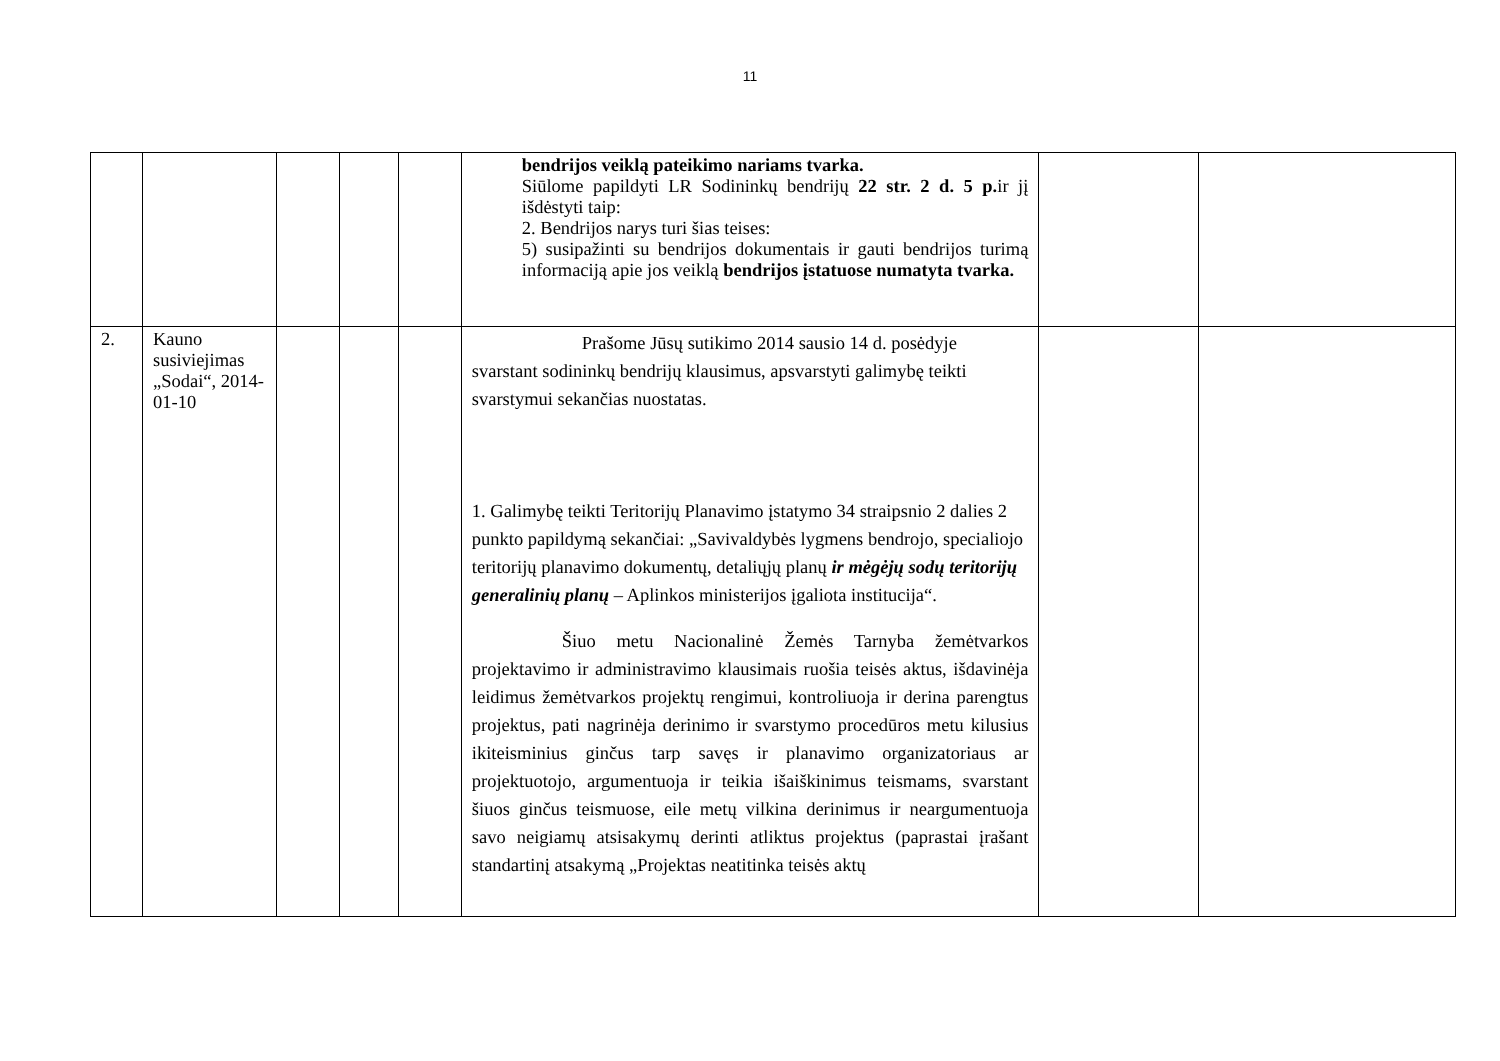11
| | | | | | bendrijos veiklą pateikimo nariams tvarka. Siūlome papildyti LR Sodininkų bendrijų 22 str. 2 d. 5 p. ir jį išdėstyti taip: 2. Bendrijos narys turi šias teises: 5) susipažinti su bendrijos dokumentais ir gauti bendrijos turimą informaciją apie jos veiklą bendrijos įstatuose numatyta tvarka. | | |
| 2. | Kauno susiviejimas „Sodai“, 2014-01-10 | | | | Prašome Jūsų sutikimo 2014 sausio 14 d. posėdyje svarstant sodininkų bendrijų klausimus, apsvarstyti galimybę teikti svarstymui sekančias nuostatas. 1. Galimybę teikti Teritorijų Planavimo įstatymo 34 straipsnio 2 dalies 2 punkto papildymą sekančiai: „Savivaldybės lygmens bendrojo, specialiojo teritorijų planavimo dokumentų, detaliųjų planų ir mėgėjų sodų teritorijų generalinių planų – Aplinkos ministerijos įgaliota institucija“. Šiuo metu Nacionalinė Žemės Tarnyba žemėtvarkos projektavimo ir administravimo klausimais ruošia teisės aktus, išdavinėja leidimus žemėtvarkos projektų rengimui, kontroliuoja ir derina parengtus projektus, pati nagrinėja derinimo ir svarstymo procedūros metu kilusius ikiteisminius ginčus tarp savęs ir planavimo organizatoriaus ar projektuotojo, argumentuoja ir teikia išaiškinimus teismams, svarstant šiuos ginčus teismuose, eile metų vilkina derinimus ir neargumentuoja savo neigiamų atsisakymų derinti atliktus projektus (paprastai įrašant standartinį atsakymą „Projektas neatitinka teisės aktų | | |